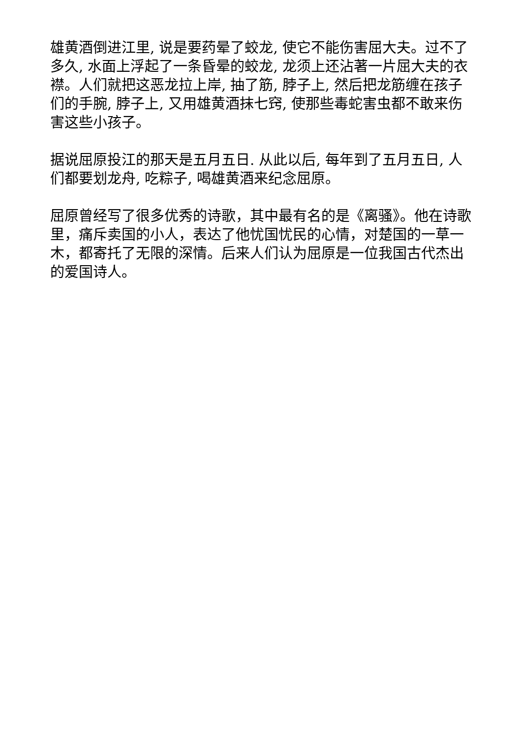雄黄酒倒进江里, 说是要药晕了蛟龙, 使它不能伤害屈大夫。过不了多久, 水面上浮起了一条昏晕的蛟龙, 龙须上还沾著一片屈大夫的衣襟。人们就把这恶龙拉上岸, 抽了筋, 脖子上, 然后把龙筋缠在孩子们的手腕, 脖子上, 又用雄黄酒抹七窍, 使那些毒蛇害虫都不敢来伤害这些小孩子。
据说屈原投江的那天是五月五日. 从此以后, 每年到了五月五日, 人们都要划龙舟, 吃粽子, 喝雄黄酒来纪念屈原。
屈原曾经写了很多优秀的诗歌，其中最有名的是《离骚》。他在诗歌里，痛斥卖国的小人，表达了他忧国忧民的心情，对楚国的一草一木，都寄托了无限的深情。后来人们认为屈原是一位我国古代杰出的爱国诗人。